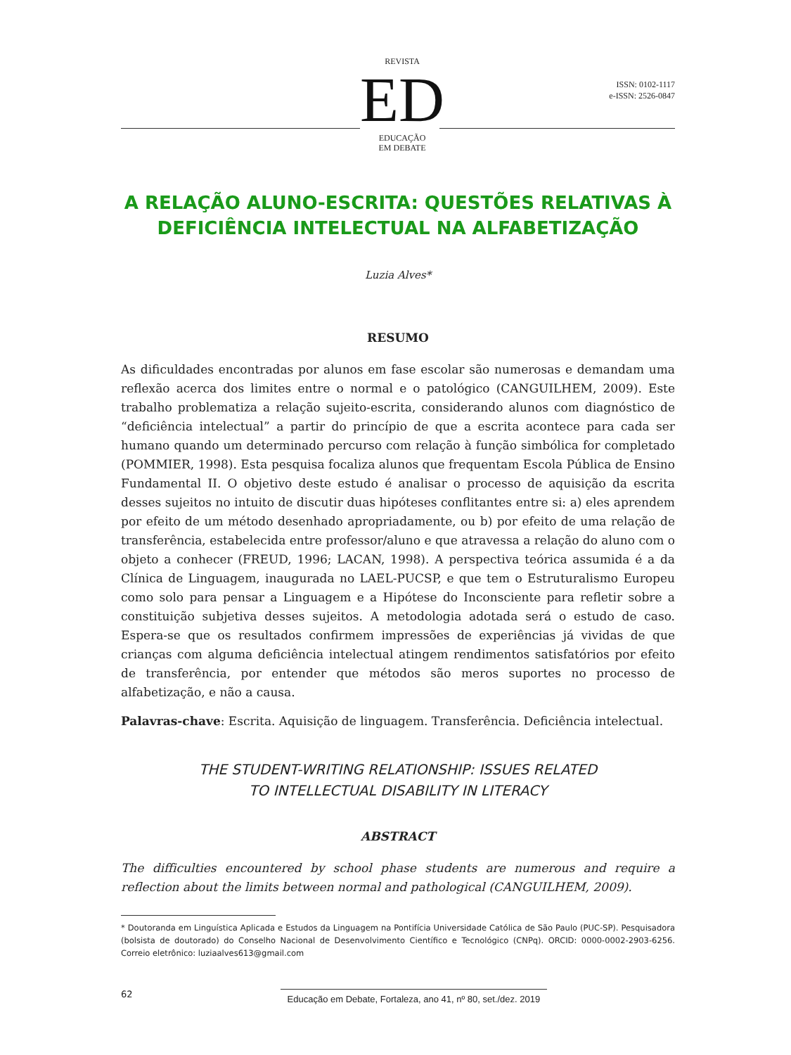REVISTA
ED
EDUCAÇÃO
EM DEBATE
ISSN: 0102-1117
e-ISSN: 2526-0847
A RELAÇÃO ALUNO-ESCRITA: QUESTÕES RELATIVAS À DEFICIÊNCIA INTELECTUAL NA ALFABETIZAÇÃO
Luzia Alves*
RESUMO
As dificuldades encontradas por alunos em fase escolar são numerosas e demandam uma reflexão acerca dos limites entre o normal e o patológico (CANGUILHEM, 2009). Este trabalho problematiza a relação sujeito-escrita, considerando alunos com diagnóstico de “deficiência intelectual” a partir do princípio de que a escrita acontece para cada ser humano quando um determinado percurso com relação à função simbólica for completado (POMMIER, 1998). Esta pesquisa focaliza alunos que frequentam Escola Pública de Ensino Fundamental II. O objetivo deste estudo é analisar o processo de aquisição da escrita desses sujeitos no intuito de discutir duas hipóteses conflitantes entre si: a) eles aprendem por efeito de um método desenhado apropriadamente, ou b) por efeito de uma relação de transferência, estabelecida entre professor/aluno e que atravessa a relação do aluno com o objeto a conhecer (FREUD, 1996; LACAN, 1998). A perspectiva teórica assumida é a da Clínica de Linguagem, inaugurada no LAEL-PUCSP, e que tem o Estruturalismo Europeu como solo para pensar a Linguagem e a Hipótese do Inconsciente para refletir sobre a constituição subjetiva desses sujeitos. A metodologia adotada será o estudo de caso. Espera-se que os resultados confirmem impressões de experiências já vividas de que crianças com alguma deficiência intelectual atingem rendimentos satisfatórios por efeito de transferência, por entender que métodos são meros suportes no processo de alfabetização, e não a causa.
Palavras-chave: Escrita. Aquisição de linguagem. Transferência. Deficiência intelectual.
THE STUDENT-WRITING RELATIONSHIP: ISSUES RELATED
TO INTELLECTUAL DISABILITY IN LITERACY
ABSTRACT
The difficulties encountered by school phase students are numerous and require a reflection about the limits between normal and pathological (CANGUILHEM, 2009).
* Doutoranda em Linguística Aplicada e Estudos da Linguagem na Pontifícia Universidade Católica de São Paulo (PUC-SP). Pesquisadora (bolsista de doutorado) do Conselho Nacional de Desenvolvimento Científico e Tecnológico (CNPq). ORCID: 0000-0002-2903-6256. Correio eletrônico: luziaalves613@gmail.com
62 Educação em Debate, Fortaleza, ano 41, nº 80, set./dez. 2019